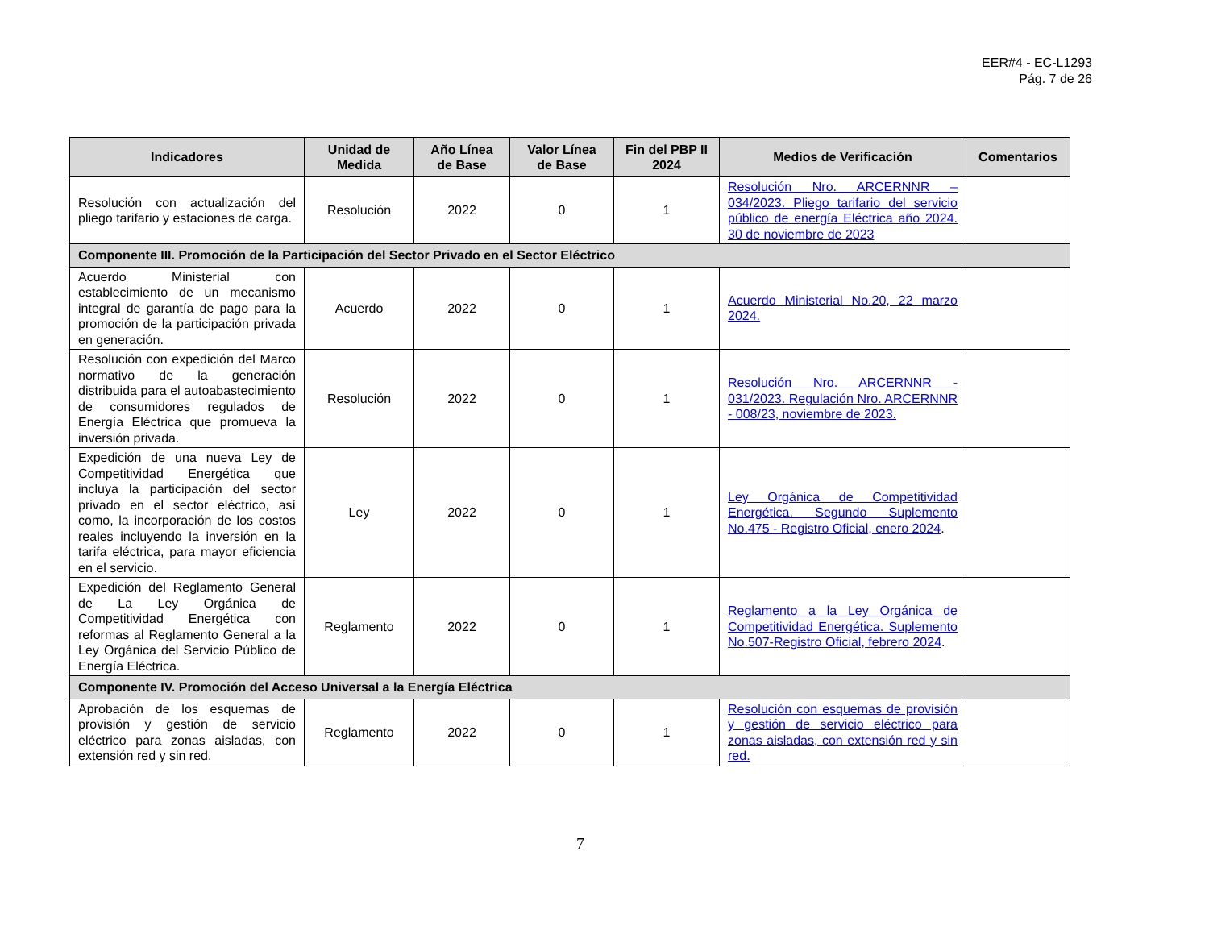EER#4 - EC-L1293
Pág. 7 de 26
| Indicadores | Unidad de Medida | Año Línea de Base | Valor Línea de Base | Fin del PBP II 2024 | Medios de Verificación | Comentarios |
| --- | --- | --- | --- | --- | --- | --- |
| Resolución con actualización del pliego tarifario y estaciones de carga. | Resolución | 2022 | 0 | 1 | Resolución Nro. ARCERNNR – 034/2023. Pliego tarifario del servicio público de energía Eléctrica año 2024. 30 de noviembre de 2023 | |
| Componente III. Promoción de la Participación del Sector Privado en el Sector Eléctrico | | | | | | |
| Acuerdo Ministerial con establecimiento de un mecanismo integral de garantía de pago para la promoción de la participación privada en generación. | Acuerdo | 2022 | 0 | 1 | Acuerdo Ministerial No.20, 22 marzo 2024. | |
| Resolución con expedición del Marco normativo de la generación distribuida para el autoabastecimiento de consumidores regulados de Energía Eléctrica que promueva la inversión privada. | Resolución | 2022 | 0 | 1 | Resolución Nro. ARCERNNR - 031/2023. Regulación Nro. ARCERNNR - 008/23, noviembre de 2023. | |
| Expedición de una nueva Ley de Competitividad Energética que incluya la participación del sector privado en el sector eléctrico, así como, la incorporación de los costos reales incluyendo la inversión en la tarifa eléctrica, para mayor eficiencia en el servicio. | Ley | 2022 | 0 | 1 | Ley Orgánica de Competitividad Energética. Segundo Suplemento No.475 - Registro Oficial, enero 2024 . | |
| Expedición del Reglamento General de La Ley Orgánica de Competitividad Energética con reformas al Reglamento General a la Ley Orgánica del Servicio Público de Energía Eléctrica. | Reglamento | 2022 | 0 | 1 | Reglamento a la Ley Orgánica de Competitividad Energética. Suplemento No.507-Registro Oficial, febrero 2024 . | |
| Componente IV. Promoción del Acceso Universal a la Energía Eléctrica | | | | | | |
| Aprobación de los esquemas de provisión y gestión de servicio eléctrico para zonas aisladas, con extensión red y sin red. | Reglamento | 2022 | 0 | 1 | Resolución con esquemas de provisión y gestión de servicio eléctrico para zonas aisladas, con extensión red y sin red. | |
7